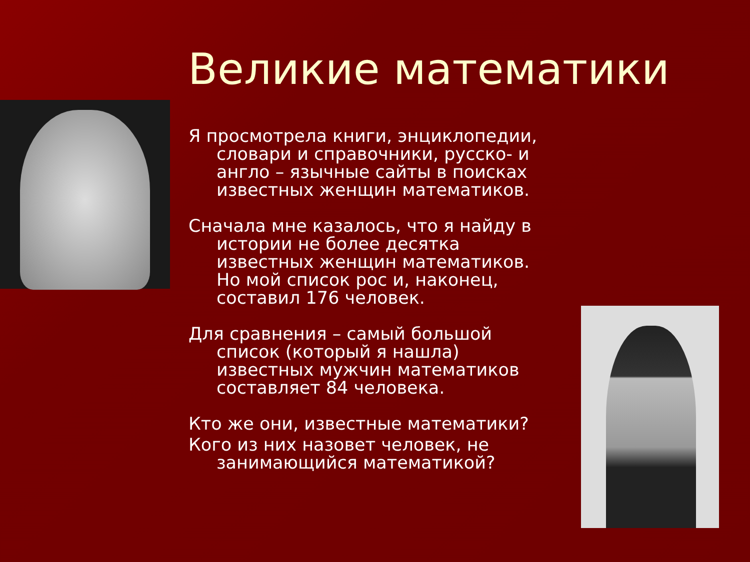Великие математики
Я просмотрела книги, энциклопедии, словари и справочники, русско- и англо – язычные сайты в поисках известных женщин математиков.
Сначала мне казалось, что я найду в истории не более десятка известных женщин математиков. Но мой список рос и, наконец, составил 176 человек.
Для сравнения – самый большой список (который я нашла) известных мужчин математиков составляет 84 человека.
Кто же они, известные математики?
Кого из них назовет человек, не занимающийся математикой?